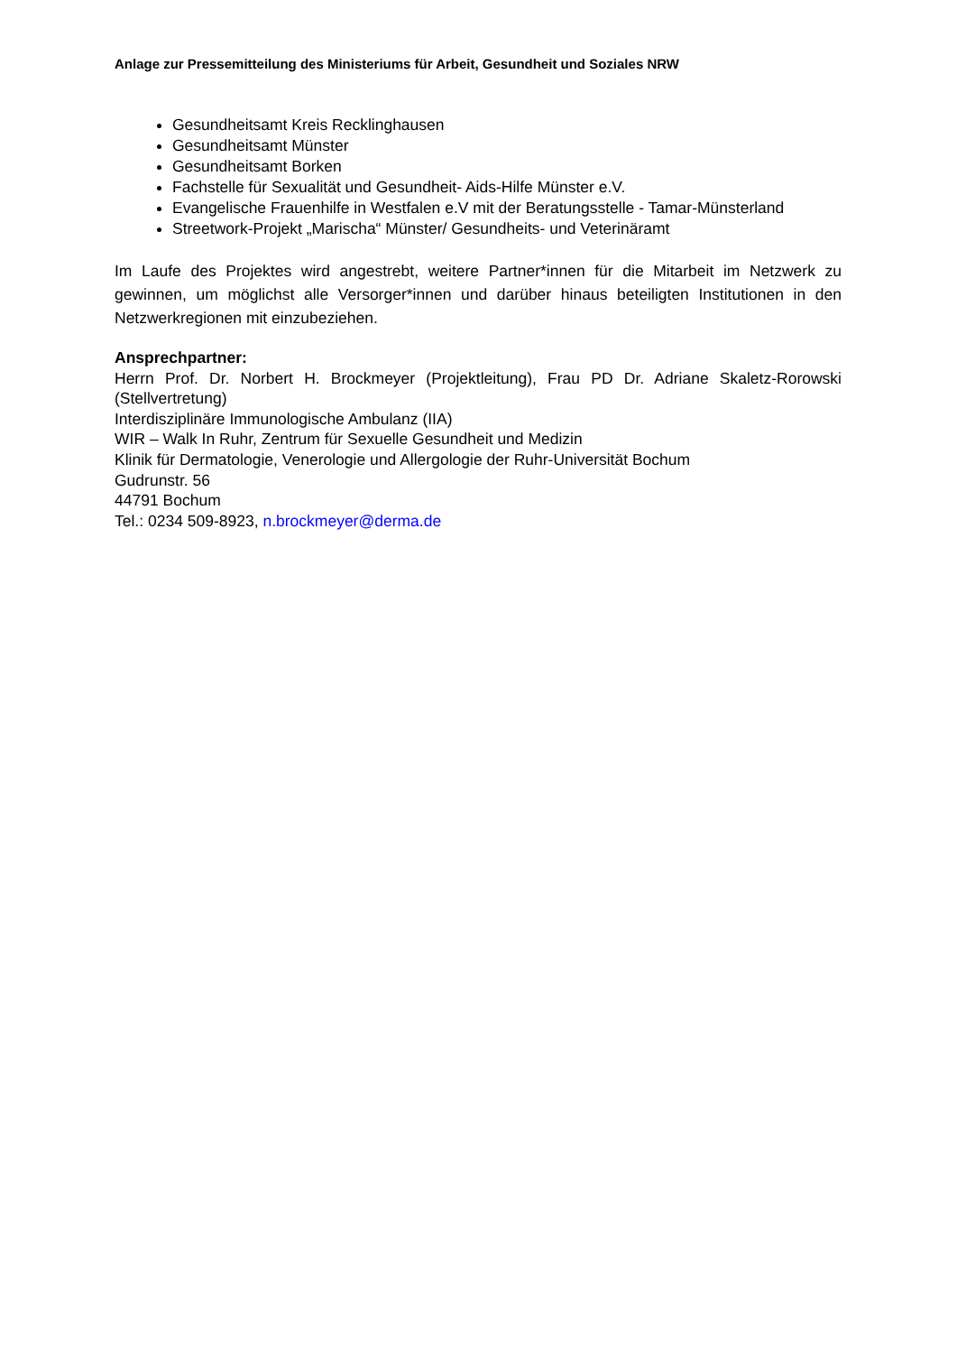Anlage zur Pressemitteilung des Ministeriums für Arbeit, Gesundheit und Soziales NRW
Gesundheitsamt Kreis Recklinghausen
Gesundheitsamt Münster
Gesundheitsamt Borken
Fachstelle für Sexualität und Gesundheit- Aids-Hilfe Münster e.V.
Evangelische Frauenhilfe in Westfalen e.V mit der Beratungsstelle - Tamar-Münsterland
Streetwork-Projekt „Marischa“ Münster/ Gesundheits- und Veterinäramt
Im Laufe des Projektes wird angestrebt, weitere Partner*innen für die Mitarbeit im Netzwerk zu gewinnen, um möglichst alle Versorger*innen und darüber hinaus beteiligten Institutionen in den Netzwerkregionen mit einzubeziehen.
Ansprechpartner:
Herrn Prof. Dr. Norbert H. Brockmeyer (Projektleitung), Frau PD Dr. Adriane Skaletz-Rorowski (Stellvertretung)
Interdisziplinäre Immunologische Ambulanz (IIA)
WIR – Walk In Ruhr, Zentrum für Sexuelle Gesundheit und Medizin
Klinik für Dermatologie, Venerologie und Allergologie der Ruhr-Universität Bochum
Gudrunstr. 56
44791 Bochum
Tel.: 0234 509-8923, n.brockmeyer@derma.de